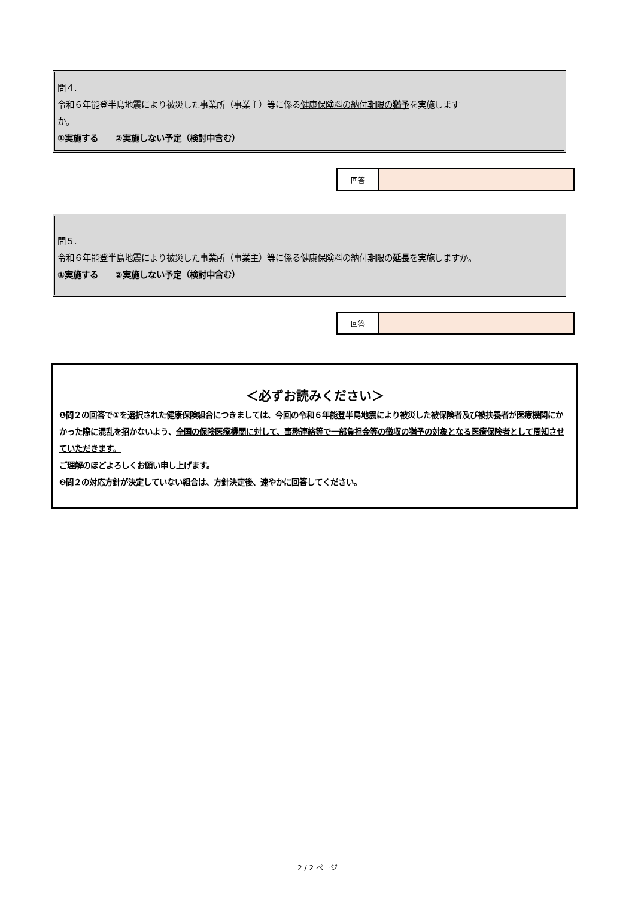問４.
令和６年能登半島地震により被災した事業所（事業主）等に係る健康保険料の納付期限の猶予を実施します
か。
①実施する　　②実施しない予定（検討中含む）
| 回答 | |
問５.
令和６年能登半島地震により被災した事業所（事業主）等に係る健康保険料の納付期限の延長を実施しますか。
①実施する　　②実施しない予定（検討中含む）
| 回答 | |
＜必ずお読みください＞
❶問２の回答で①を選択された健康保険組合につきましては、今回の令和６年能登半島地震により被災した被保険者及び被扶養者が医療機関にかかった際に混乱を招かないよう、全国の保険医療機関に対して、事務連絡等で一部負担金等の徴収の猶予の対象となる医療保険者として周知させていただきます。
ご理解のほどよろしくお願い申し上げます。
❷問２の対応方針が決定していない組合は、方針決定後、速やかに回答してください。
2 / 2 ページ